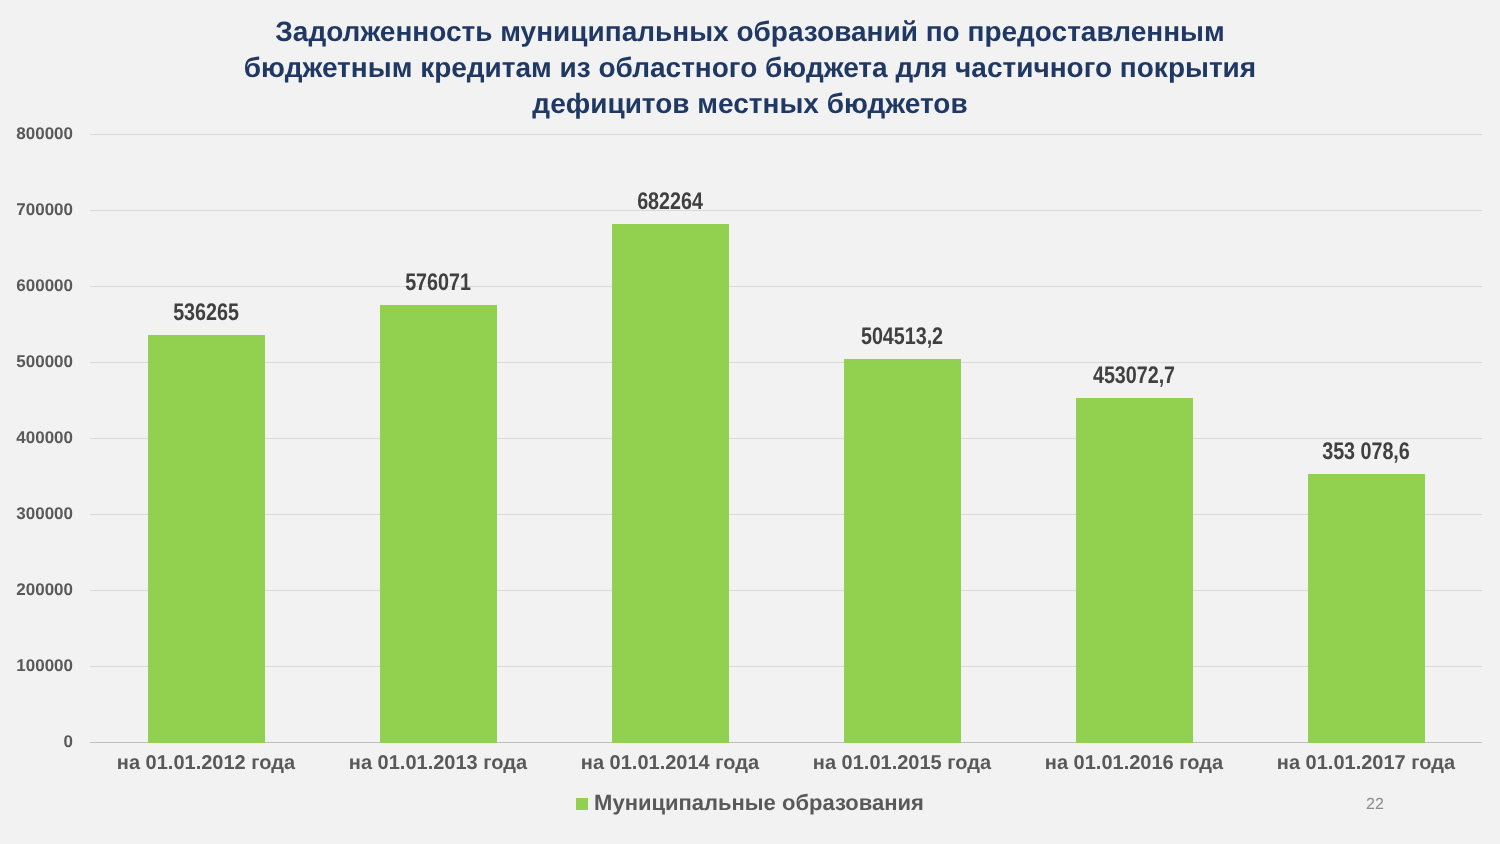Задолженность муниципальных образований по предоставленным
бюджетным кредитам из областного бюджета для частичного покрытия
дефицитов местных бюджетов
800000
700000
600000
500000
400000
300000
200000
100000
0
536265
576071
682264
504513,2
453072,7
353 078,6
на 01.01.2012 года на 01.01.2013 года на 01.01.2014 года на 01.01.2015 года на 01.01.2016 года на 01.01.2017 года
Муниципальные образования
22